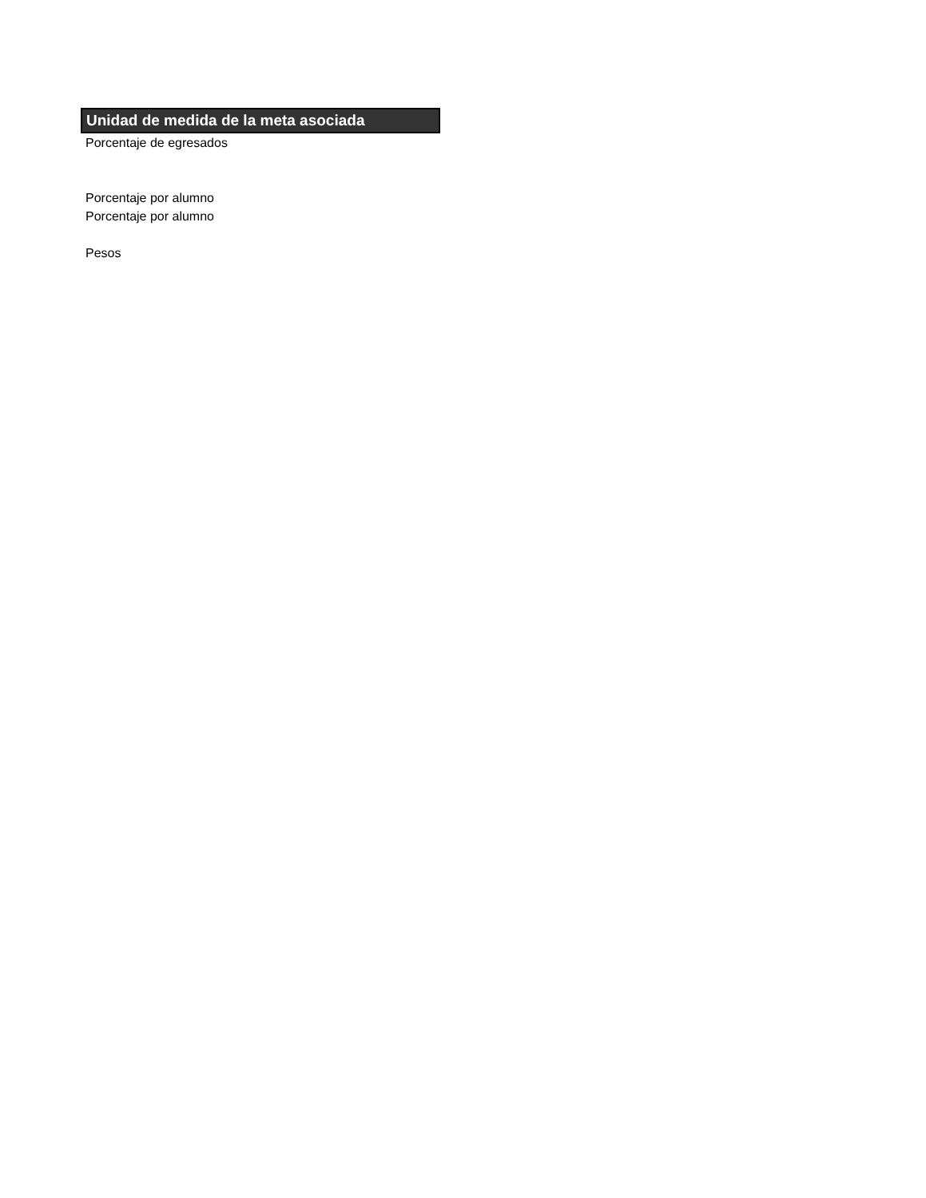| Unidad de medida de la meta asociada |
| --- |
| Porcentaje de egresados |
| Porcentaje por alumno |
| Porcentaje por alumno |
| Pesos |